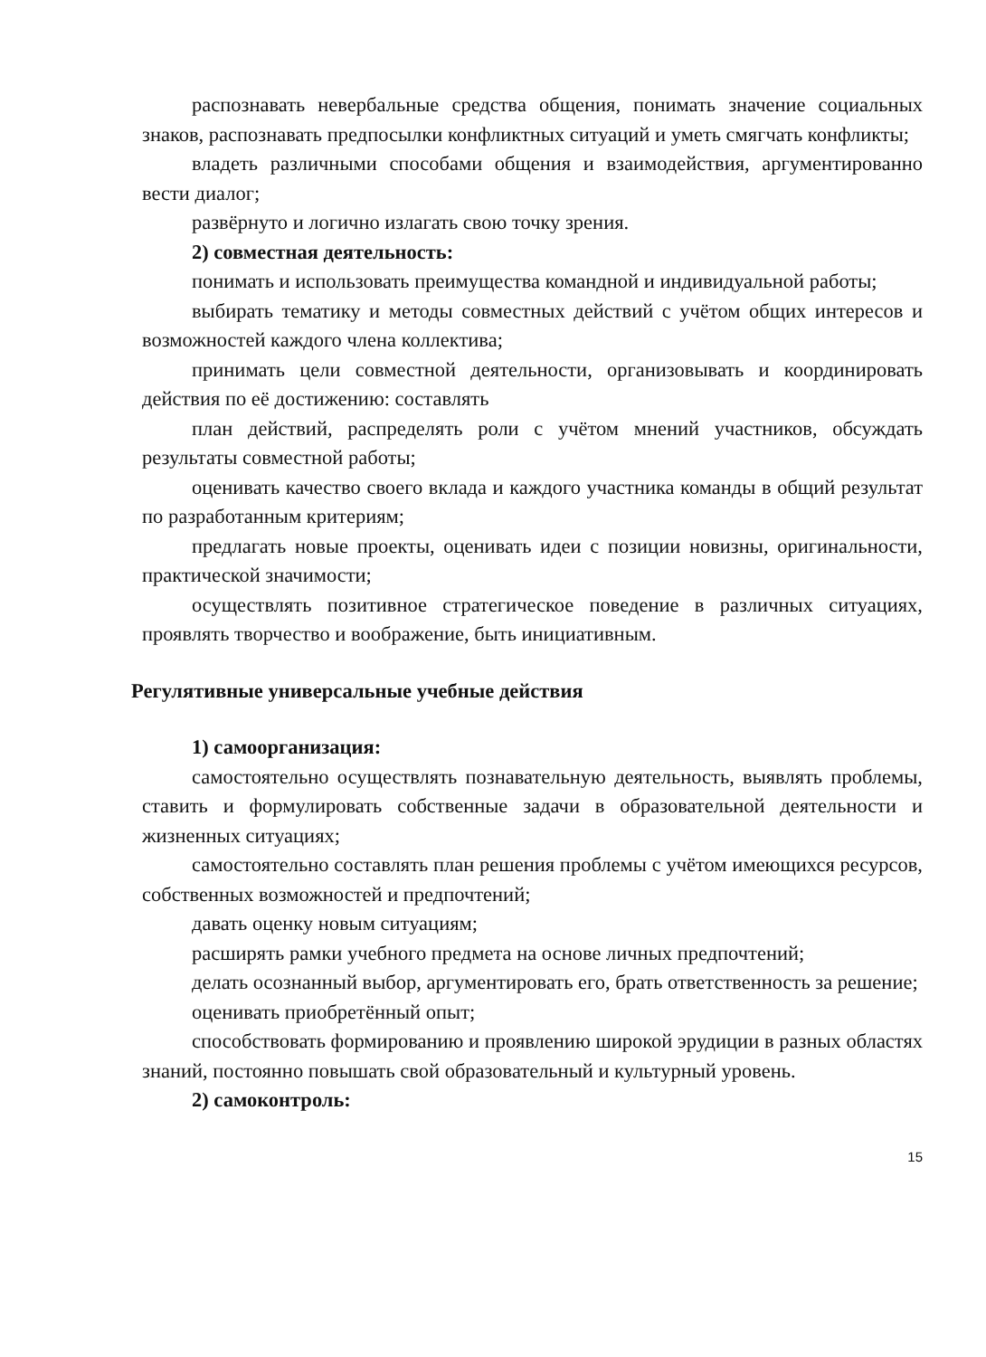распознавать невербальные средства общения, понимать значение социальных знаков, распознавать предпосылки конфликтных ситуаций и уметь смягчать конфликты;
владеть различными способами общения и взаимодействия, аргументированно вести диалог;
развёрнуто и логично излагать свою точку зрения.
2) совместная деятельность:
понимать и использовать преимущества командной и индивидуальной работы;
выбирать тематику и методы совместных действий с учётом общих интересов и возможностей каждого члена коллектива;
принимать цели совместной деятельности, организовывать и координировать действия по её достижению: составлять
план действий, распределять роли с учётом мнений участников, обсуждать результаты совместной работы;
оценивать качество своего вклада и каждого участника команды в общий результат по разработанным критериям;
предлагать новые проекты, оценивать идеи с позиции новизны, оригинальности, практической значимости;
осуществлять позитивное стратегическое поведение в различных ситуациях, проявлять творчество и воображение, быть инициативным.
Регулятивные универсальные учебные действия
1) самоорганизация:
самостоятельно осуществлять познавательную деятельность, выявлять проблемы, ставить и формулировать собственные задачи в образовательной деятельности и жизненных ситуациях;
самостоятельно составлять план решения проблемы с учётом имеющихся ресурсов, собственных возможностей и предпочтений;
давать оценку новым ситуациям;
расширять рамки учебного предмета на основе личных предпочтений;
делать осознанный выбор, аргументировать его, брать ответственность за решение;
оценивать приобретённый опыт;
способствовать формированию и проявлению широкой эрудиции в разных областях знаний, постоянно повышать свой образовательный и культурный уровень.
2) самоконтроль:
15